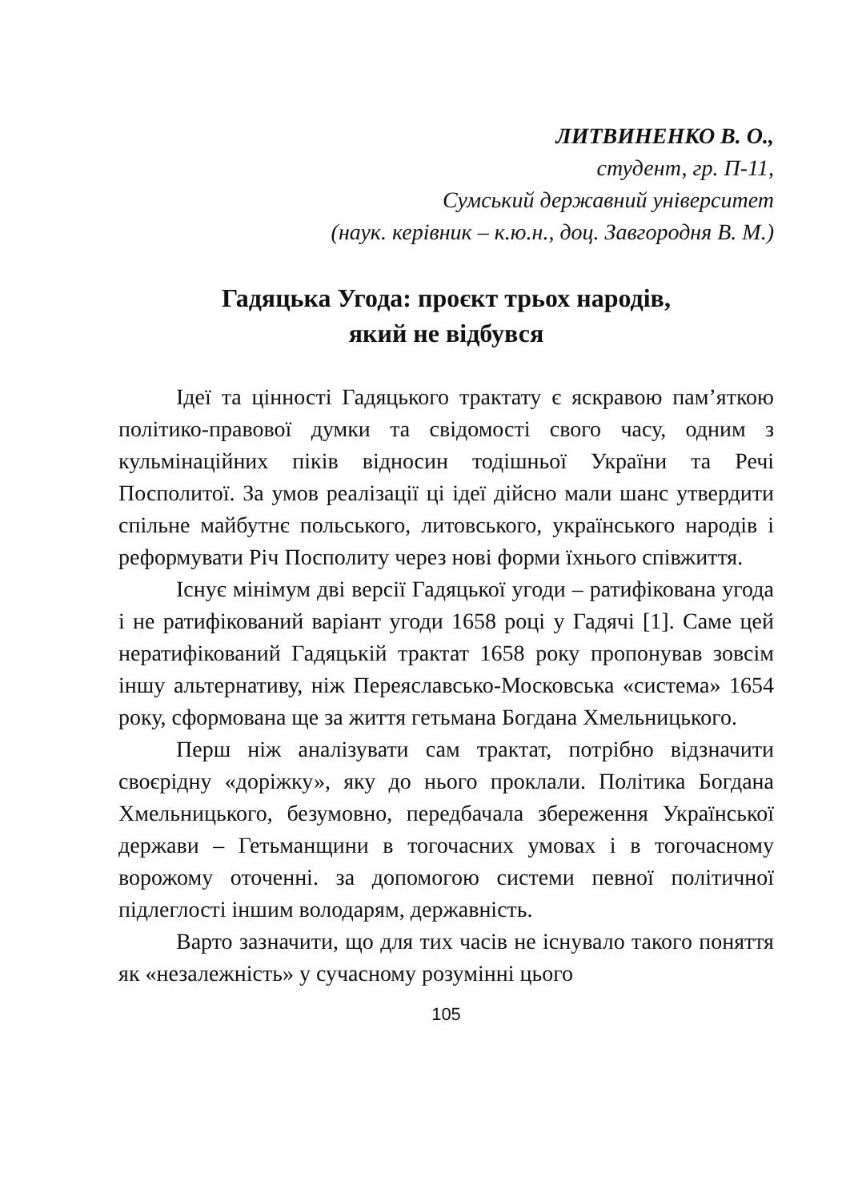ЛИТВИНЕНКО В. О.,
студент, гр. П-11,
Сумський державний університет
(наук. керівник – к.ю.н., доц. Завгородня В. М.)
Гадяцька Угода: проєкт трьох народів,
який не відбувся
Ідеї та цінності Гадяцького трактату є яскравою пам’яткою політико-правової думки та свідомості свого часу, одним з кульмінаційних піків відносин тодішньої України та Речі Посполитої. За умов реалізації ці ідеї дійсно мали шанс утвердити спільне майбутнє польського, литовського, українського народів і реформувати Річ Посполиту через нові форми їхнього співжиття.
Існує мінімум дві версії Гадяцької угоди – ратифікована угода і не ратифікований варіант угоди 1658 році у Гадячі [1]. Саме цей нератифікований Гадяцькій трактат 1658 року пропонував зовсім іншу альтернативу, ніж Переяславсько-Московська «система» 1654 року, сформована ще за життя гетьмана Богдана Хмельницького.
Перш ніж аналізувати сам трактат, потрібно відзначити своєрідну «доріжку», яку до нього проклали. Політика Богдана Хмельницького, безумовно, передбачала збереження Української держави – Гетьманщини в тогочасних умовах і в тогочасному ворожому оточенні. за допомогою системи певної політичної підлеглості іншим володарям, державність.
Варто зазначити, що для тих часів не існувало такого поняття як «незалежність» у сучасному розумінні цього
105